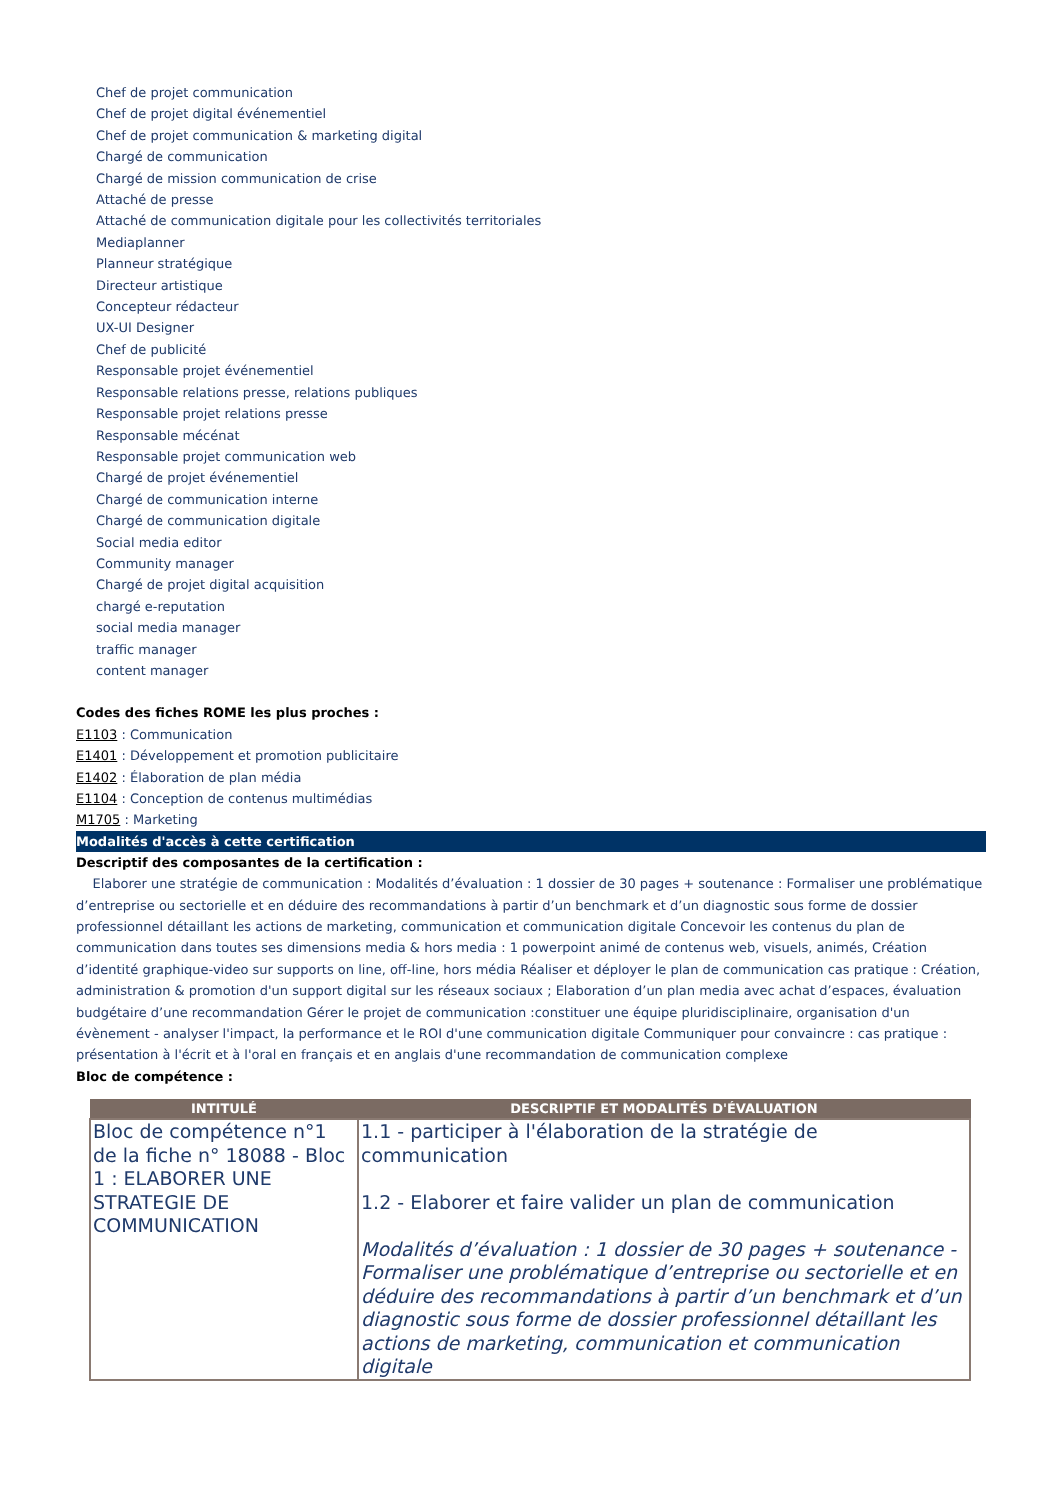Chef de projet communication
Chef de projet digital événementiel
Chef de projet communication & marketing digital
Chargé de communication
Chargé de mission communication de crise
Attaché de presse
Attaché de communication digitale pour les collectivités territoriales
Mediaplanner
Planneur stratégique
Directeur artistique
Concepteur rédacteur
UX-UI Designer
Chef de publicité
Responsable projet événementiel
Responsable relations presse, relations publiques
Responsable projet relations presse
Responsable mécénat
Responsable projet communication web
Chargé de projet événementiel
Chargé de communication interne
Chargé de communication digitale
Social media editor
Community manager
Chargé de projet digital acquisition
chargé e-reputation
social media manager
traffic manager
content manager
Codes des fiches ROME les plus proches :
E1103 : Communication
E1401 : Développement et promotion publicitaire
E1402 : Élaboration de plan média
E1104 : Conception de contenus multimédias
M1705 : Marketing
Modalités d'accès à cette certification
Descriptif des composantes de la certification :
Elaborer une stratégie de communication : Modalités d’évaluation : 1 dossier de 30 pages + soutenance : Formaliser une problématique d’entreprise ou sectorielle et en déduire des recommandations à partir d’un benchmark et d’un diagnostic sous forme de dossier professionnel détaillant les actions de marketing, communication et communication digitale Concevoir les contenus du plan de communication dans toutes ses dimensions media & hors media : 1 powerpoint animé de contenus web, visuels, animés, Création d’identité graphique-video sur supports on line, off-line, hors média Réaliser et déployer le plan de communication cas pratique : Création, administration & promotion d'un support digital sur les réseaux sociaux ; Elaboration d’un plan media avec achat d’espaces, évaluation budgétaire d’une recommandation Gérer le projet de communication :constituer une équipe pluridisciplinaire, organisation d'un évènement - analyser l'impact, la performance et le ROI d'une communication digitale Communiquer pour convaincre : cas pratique : présentation à l'écrit et à l'oral en français et en anglais d'une recommandation de communication complexe
Bloc de compétence :
| INTITULÉ | DESCRIPTIF ET MODALITÉS D'ÉVALUATION |
| --- | --- |
| Bloc de compétence n°1 de la fiche n° 18088 - Bloc 1 : ELABORER UNE STRATEGIE DE COMMUNICATION | 1.1 - participer à l'élaboration de la stratégie de communication 1.2 - Elaborer et faire valider un plan de communication Modalités d’évaluation : 1 dossier de 30 pages + soutenance - Formaliser une problématique d’entreprise ou sectorielle et en déduire des recommandations à partir d’un benchmark et d’un diagnostic sous forme de dossier professionnel détaillant les actions de marketing, communication et communication digitale |